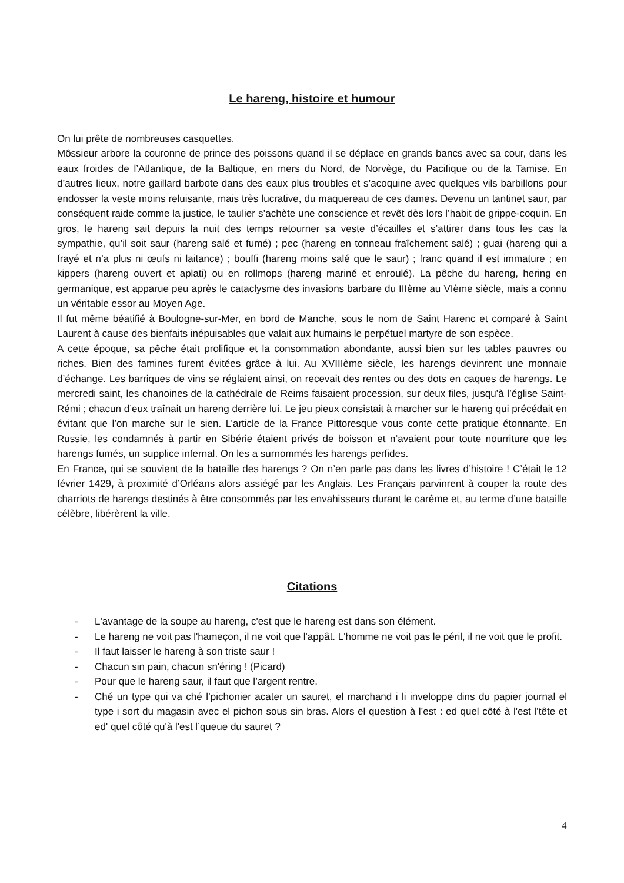Le hareng, histoire et humour
On lui prête de nombreuses casquettes.
Môssieur arbore la couronne de prince des poissons quand il se déplace en grands bancs avec sa cour, dans les eaux froides de l’Atlantique, de la Baltique, en mers du Nord, de Norvège, du Pacifique ou de la Tamise. En d’autres lieux, notre gaillard barbote dans des eaux plus troubles et s’acoquine avec quelques vils barbillons pour endosser la veste moins reluisante, mais très lucrative, du maquereau de ces dames. Devenu un tantinet saur, par conséquent raide comme la justice, le taulier s’achète une conscience et revêt dès lors l’habit de grippe-coquin. En gros, le hareng sait depuis la nuit des temps retourner sa veste d’écailles et s’attirer dans tous les cas la sympathie, qu’il soit saur (hareng salé et fumé) ; pec (hareng en tonneau fraîchement salé) ; guai (hareng qui a frayé et n’a plus ni œufs ni laitance) ; bouffi (hareng moins salé que le saur) ; franc quand il est immature ; en kippers (hareng ouvert et aplati) ou en rollmops (hareng mariné et enroulé). La pêche du hareng, hering en germanique, est apparue peu après le cataclysme des invasions barbare du IIIème au VIème siècle, mais a connu un véritable essor au Moyen Age.
Il fut même béatifié à Boulogne-sur-Mer, en bord de Manche, sous le nom de Saint Harenc et comparé à Saint Laurent à cause des bienfaits inépuisables que valait aux humains le perpétuel martyre de son espèce.
A cette époque, sa pêche était prolifique et la consommation abondante, aussi bien sur les tables pauvres ou riches. Bien des famines furent évitées grâce à lui. Au XVIIIème siècle, les harengs devinrent une monnaie d’échange. Les barriques de vins se réglaient ainsi, on recevait des rentes ou des dots en caques de harengs. Le mercredi saint, les chanoines de la cathédrale de Reims faisaient procession, sur deux files, jusqu’à l’église Saint-Rémi ; chacun d’eux traînait un hareng derrière lui. Le jeu pieux consistait à marcher sur le hareng qui précédait en évitant que l’on marche sur le sien. L’article de la France Pittoresque vous conte cette pratique étonnante. En Russie, les condamnés à partir en Sibérie étaient privés de boisson et n’avaient pour toute nourriture que les harengs fumés, un supplice infernal. On les a surnommés les harengs perfides.
En France, qui se souvient de la bataille des harengs ? On n’en parle pas dans les livres d’histoire ! C’était le 12 février 1429, à proximité d’Orléans alors assiégé par les Anglais. Les Français parvinrent à couper la route des charriots de harengs destinés à être consommés par les envahisseurs durant le carême et, au terme d’une bataille célèbre, libérèrent la ville.
Citations
- L'avantage de la soupe au hareng, c'est que le hareng est dans son élément.
- Le hareng ne voit pas l'hameçon, il ne voit que l'appât. L'homme ne voit pas le péril, il ne voit que le profit.
- Il faut laisser le hareng à son triste saur !
- Chacun sin pain, chacun sn'éring ! (Picard)
- Pour que le hareng saur, il faut que l’argent rentre.
- Ché un type qui va ché l’pichonier acater un sauret, el marchand i li inveloppe dins du papier journal el type i sort du magasin avec el pichon sous sin bras. Alors el question à l’est : ed quel côté à l'est l’tête et ed' quel côté qu'à l'est l’queue du sauret ?
4